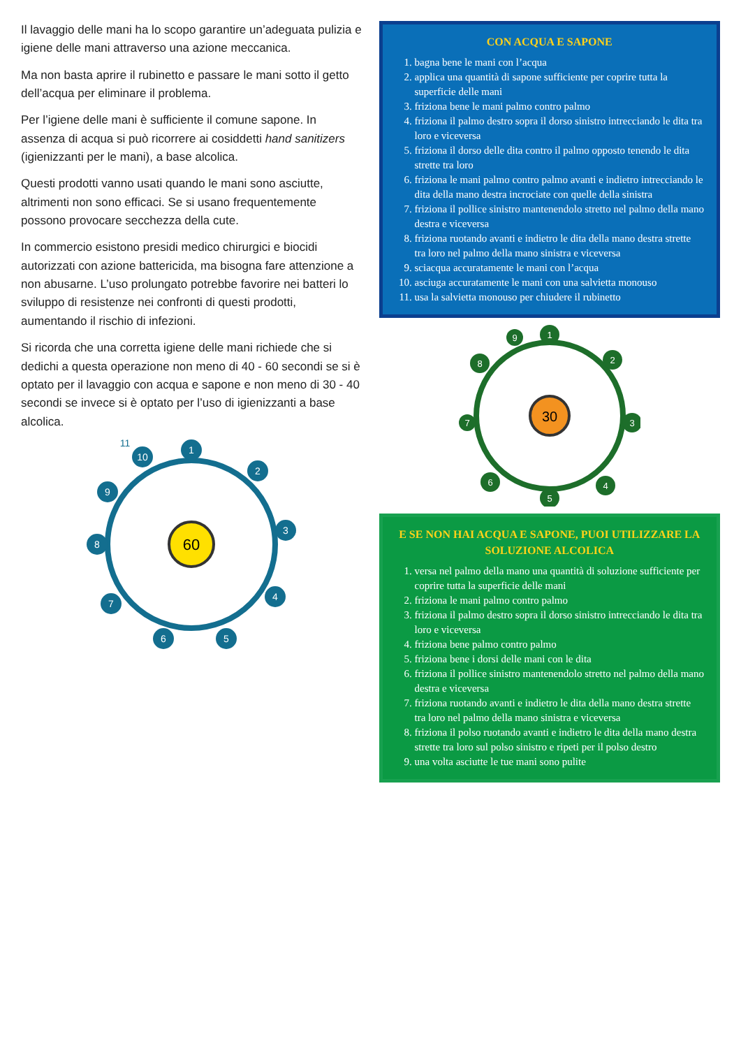Il lavaggio delle mani ha lo scopo garantire un’adeguata pulizia e igiene delle mani attraverso una azione meccanica.
Ma non basta aprire il rubinetto e passare le mani sotto il getto dell’acqua per eliminare il problema.
Per l’igiene delle mani è sufficiente il comune sapone. In assenza di acqua si può ricorrere ai cosiddetti hand sanitizers (igienizzanti per le mani), a base alcolica.
Questi prodotti vanno usati quando le mani sono asciutte, altrimenti non sono efficaci. Se si usano frequentemente possono provocare secchezza della cute.
In commercio esistono presidi medico chirurgici e biocidi autorizzati con azione battericida, ma bisogna fare attenzione a non abusarne. L’uso prolungato potrebbe favorire nei batteri lo sviluppo di resistenze nei confronti di questi prodotti, aumentando il rischio di infezioni.
Si ricorda che una corretta igiene delle mani richiede che si dedichi a questa operazione non meno di 40 - 60 secondi se si è optato per il lavaggio con acqua e sapone e non meno di 30 - 40 secondi se invece si è optato per l’uso di igienizzanti a base alcolica.
60
1
2
3
4
5
6
7
8
9
10
11
CON ACQUA E SAPONE
1. bagna bene le mani con l’acqua
2. applica una quantità di sapone sufficiente per coprire tutta la superficie delle mani
3. friziona bene le mani palmo contro palmo
4. friziona il palmo destro sopra il dorso sinistro intrecciando le dita tra loro e viceversa
5. friziona il dorso delle dita contro il palmo opposto tenendo le dita strette tra loro
6. friziona le mani palmo contro palmo avanti e indietro intrecciando le dita della mano destra incrociate con quelle della sinistra
7. friziona il pollice sinistro mantenendolo stretto nel palmo della mano destra e viceversa
8. friziona ruotando avanti e indietro le dita della mano destra strette tra loro nel palmo della mano sinistra e viceversa
9. sciacqua accuratamente le mani con l’acqua
10. asciuga accuratamente le mani con una salvietta monouso
11. usa la salvietta monouso per chiudere il rubinetto
30
1
2
3
4
5
6
7
8
9
E SE NON HAI ACQUA E SAPONE, PUOI UTILIZZARE LA SOLUZIONE ALCOLICA
1. versa nel palmo della mano una quantità di soluzione sufficiente per coprire tutta la superficie delle mani
2. friziona le mani palmo contro palmo
3. friziona il palmo destro sopra il dorso sinistro intrecciando le dita tra loro e viceversa
4. friziona bene palmo contro palmo
5. friziona bene i dorsi delle mani con le dita
6. friziona il pollice sinistro mantenendolo stretto nel palmo della mano destra e viceversa
7. friziona ruotando avanti e indietro le dita della mano destra strette tra loro nel palmo della mano sinistra e viceversa
8. friziona il polso ruotando avanti e indietro le dita della mano destra strette tra loro sul polso sinistro e ripeti per il polso destro
9. una volta asciutte le tue mani sono pulite